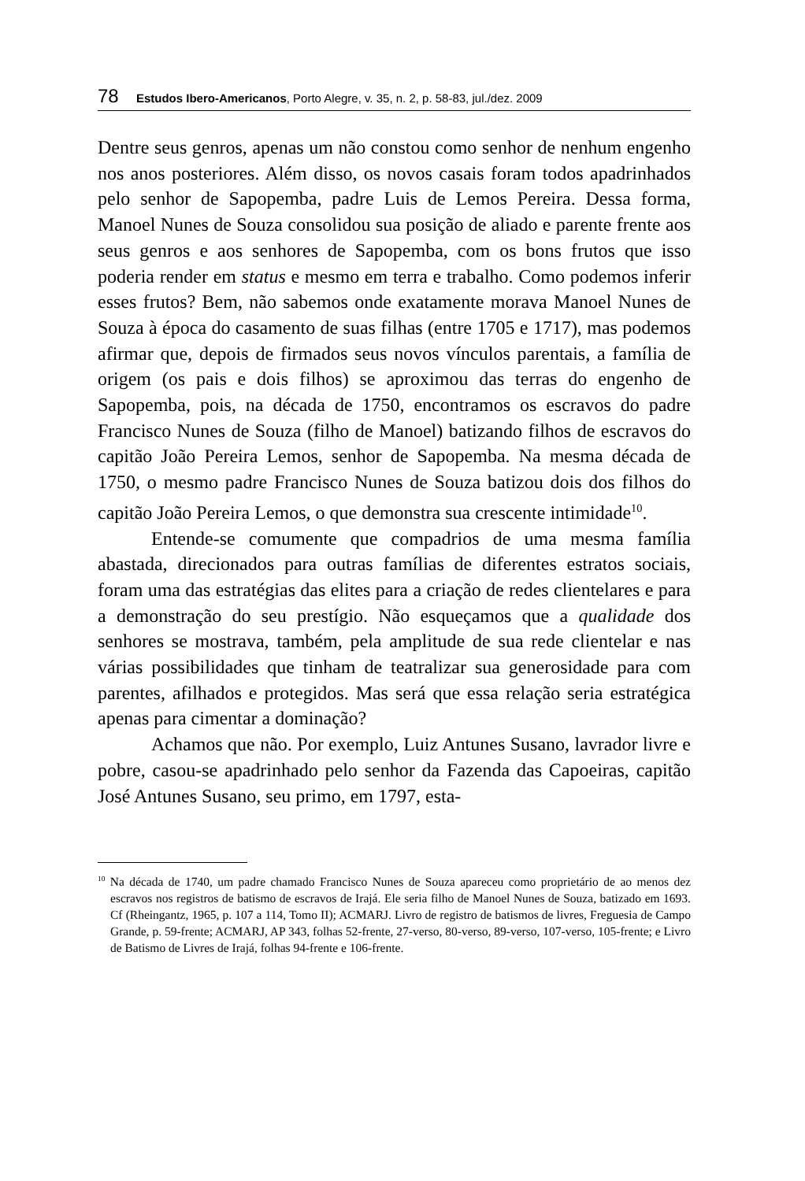78 Estudos Ibero-Americanos, Porto Alegre, v. 35, n. 2, p. 58-83, jul./dez. 2009
Dentre seus genros, apenas um não constou como senhor de nenhum engenho nos anos posteriores. Além disso, os novos casais foram todos apadrinhados pelo senhor de Sapopemba, padre Luis de Lemos Pereira. Dessa forma, Manoel Nunes de Souza consolidou sua posição de aliado e parente frente aos seus genros e aos senhores de Sapopemba, com os bons frutos que isso poderia render em status e mesmo em terra e trabalho. Como podemos inferir esses frutos? Bem, não sabemos onde exatamente morava Manoel Nunes de Souza à época do casamento de suas filhas (entre 1705 e 1717), mas podemos afirmar que, depois de firmados seus novos vínculos parentais, a família de origem (os pais e dois filhos) se aproximou das terras do engenho de Sapopemba, pois, na década de 1750, encontramos os escravos do padre Francisco Nunes de Souza (filho de Manoel) batizando filhos de escravos do capitão João Pereira Lemos, senhor de Sapopemba. Na mesma década de 1750, o mesmo padre Francisco Nunes de Souza batizou dois dos filhos do capitão João Pereira Lemos, o que demonstra sua crescente intimidade<sup>10</sup>.
Entende-se comumente que compadrios de uma mesma família abastada, direcionados para outras famílias de diferentes estratos sociais, foram uma das estratégias das elites para a criação de redes clientelares e para a demonstração do seu prestígio. Não esqueçamos que a qualidade dos senhores se mostrava, também, pela amplitude de sua rede clientelar e nas várias possibilidades que tinham de teatralizar sua generosidade para com parentes, afilhados e protegidos. Mas será que essa relação seria estratégica apenas para cimentar a dominação?
Achamos que não. Por exemplo, Luiz Antunes Susano, lavrador livre e pobre, casou-se apadrinhado pelo senhor da Fazenda das Capoeiras, capitão José Antunes Susano, seu primo, em 1797, esta-
<sup>10</sup> Na década de 1740, um padre chamado Francisco Nunes de Souza apareceu como proprietário de ao menos dez escravos nos registros de batismo de escravos de Irajá. Ele seria filho de Manoel Nunes de Souza, batizado em 1693. Cf (Rheingantz, 1965, p. 107 a 114, Tomo II); ACMARJ. Livro de registro de batismos de livres, Freguesia de Campo Grande, p. 59-frente; ACMARJ, AP 343, folhas 52-frente, 27-verso, 80-verso, 89-verso, 107-verso, 105-frente; e Livro de Batismo de Livres de Irajá, folhas 94-frente e 106-frente.